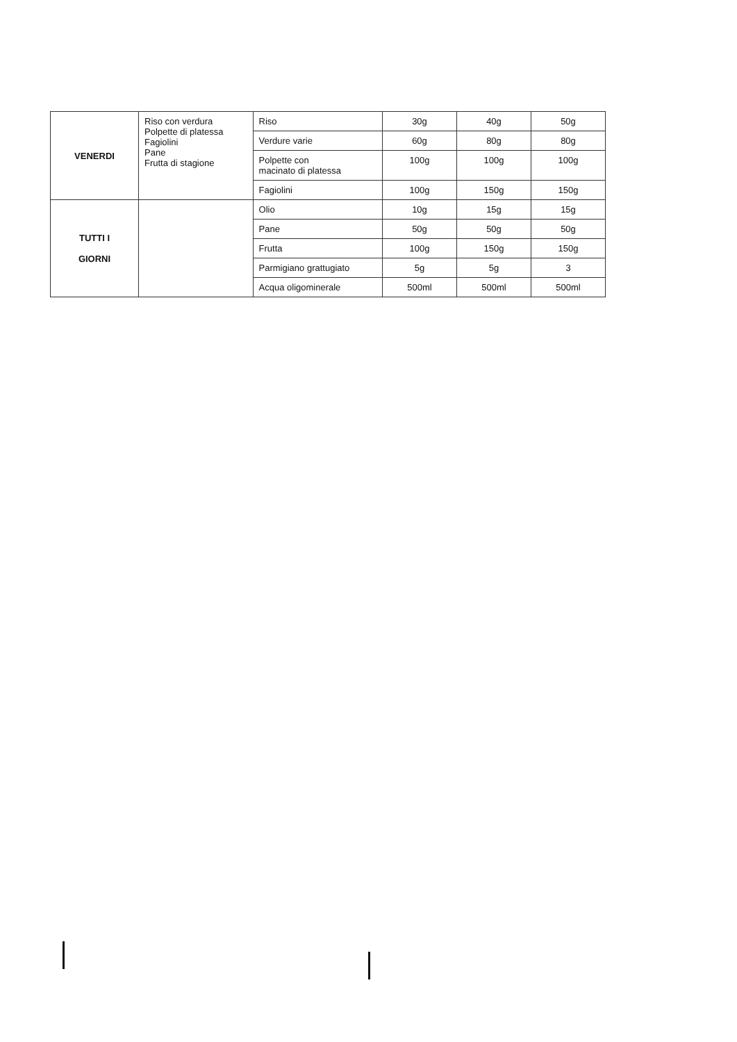| VENERDI | Riso con verdura Polpette di platessa Fagiolini Pane Frutta di stagione | Riso | 30g | 40g | 50g |
| | | Verdure varie | 60g | 80g | 80g |
| | | Polpette con macinato di platessa | 100g | 100g | 100g |
| | | Fagiolini | 100g | 150g | 150g |
| TUTTI I GIORNI | | Olio | 10g | 15g | 15g |
| | | Pane | 50g | 50g | 50g |
| | | Frutta | 100g | 150g | 150g |
| | | Parmigiano grattugiato | 5g | 5g | 3 |
| | | Acqua oligominerale | 500ml | 500ml | 500ml |